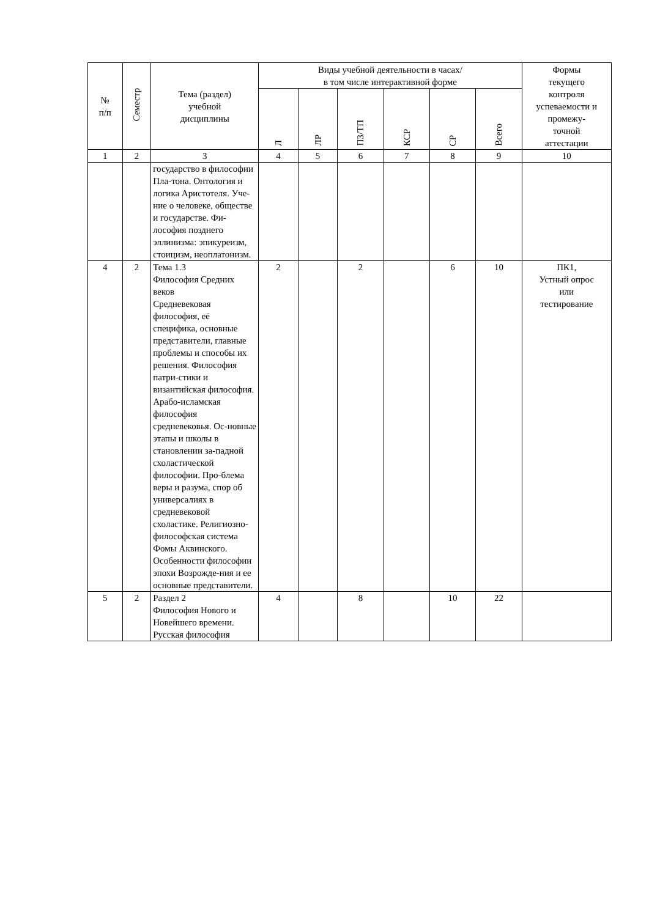| № п/п | Семестр | Тема (раздел) учебной дисциплины | Виды учебной деятельности в часах/ в том числе интерактивной форме | | | | | | Формы текущего контроля успеваемости и промежу- точной аттестации |
| --- | --- | --- | --- | --- | --- | --- | --- | --- | --- |
| | | | Л | ЛР | ПЗ/ТП | КСР | СР | Всего | |
| 1 | 2 | 3 | 4 | 5 | 6 | 7 | 8 | 9 | 10 |
| | | государство в философии Пла-тона. Онтология и логика Аристотеля. Уче-ние о человеке, обществе и государстве. Фи-лософия позднего эллинизма: эпикуреизм, стоицизм, неоплатонизм. | | | | | | | |
| 4 | 2 | Тема 1.3 Философия Средних веков Средневековая философия, её специфика, основные представители, главные проблемы и способы их решения. Философия патри-стики и византийская философия. Арабо-исламская философия средневековья. Ос-новные этапы и школы в становлении за-падной схоластической философии. Про-блема веры и разума, спор об универсалиях в средневековой схоластике. Религиозно-философская система Фомы Аквинского. Особенности философии эпохи Возрожде-ния и ее основные представители. | 2 | | 2 | | 6 | 10 | ПК1, Устный опрос или тестирование |
| 5 | 2 | Раздел 2 Философия Нового и Новейшего времени. Русская философия | 4 | | 8 | | 10 | 22 | |